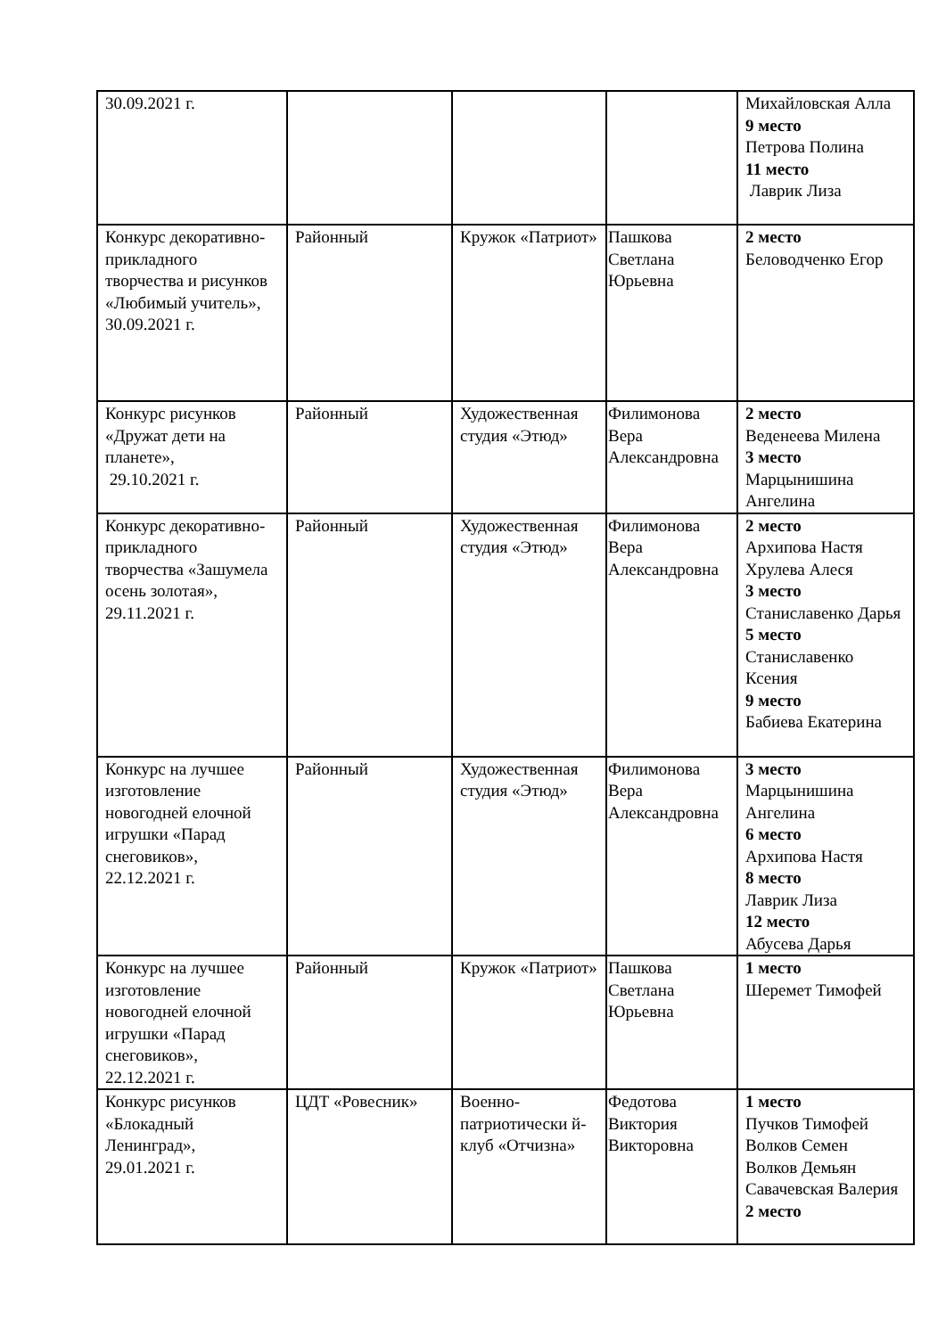| 30.09.2021 г. | | | | Михайловская Алла 9 место Петрова Полина 11 место Лаврик Лиза |
| Конкурс декоративно-прикладного творчества и рисунков «Любимый учитель», 30.09.2021 г. | Районный | Кружок «Патриот» | Пашкова Светлана Юрьевна | 2 место Беловодченко Егор |
| Конкурс рисунков «Дружат дети на планете», 29.10.2021 г. | Районный | Художественная студия «Этюд» | Филимонова Вера Александровна | 2 место Веденеева Милена 3 место Марцынишина Ангелина |
| Конкурс декоративно-прикладного творчества «Зашумела осень золотая», 29.11.2021 г. | Районный | Художественная студия «Этюд» | Филимонова Вера Александровна | 2 место Архипова Настя Хрулева Алеся 3 место Станиславенко Дарья 5 место Станиславенко Ксения 9 место Бабиева Екатерина |
| Конкурс на лучшее изготовление новогодней елочной игрушки «Парад снеговиков», 22.12.2021 г. | Районный | Художественная студия «Этюд» | Филимонова Вера Александровна | 3 место Марцынишина Ангелина 6 место Архипова Настя 8 место Лаврик Лиза 12 место Абусева Дарья |
| Конкурс на лучшее изготовление новогодней елочной игрушки «Парад снеговиков», 22.12.2021 г. | Районный | Кружок «Патриот» | Пашкова Светлана Юрьевна | 1 место Шеремет Тимофей |
| Конкурс рисунков «Блокадный Ленинград», 29.01.2021 г. | ЦДТ «Ровесник» | Военно-патриотически й-клуб «Отчизна» | Федотова Виктория Викторовна | 1 место Пучков Тимофей Волков Семен Волков Демьян Савачевская Валерия 2 место |